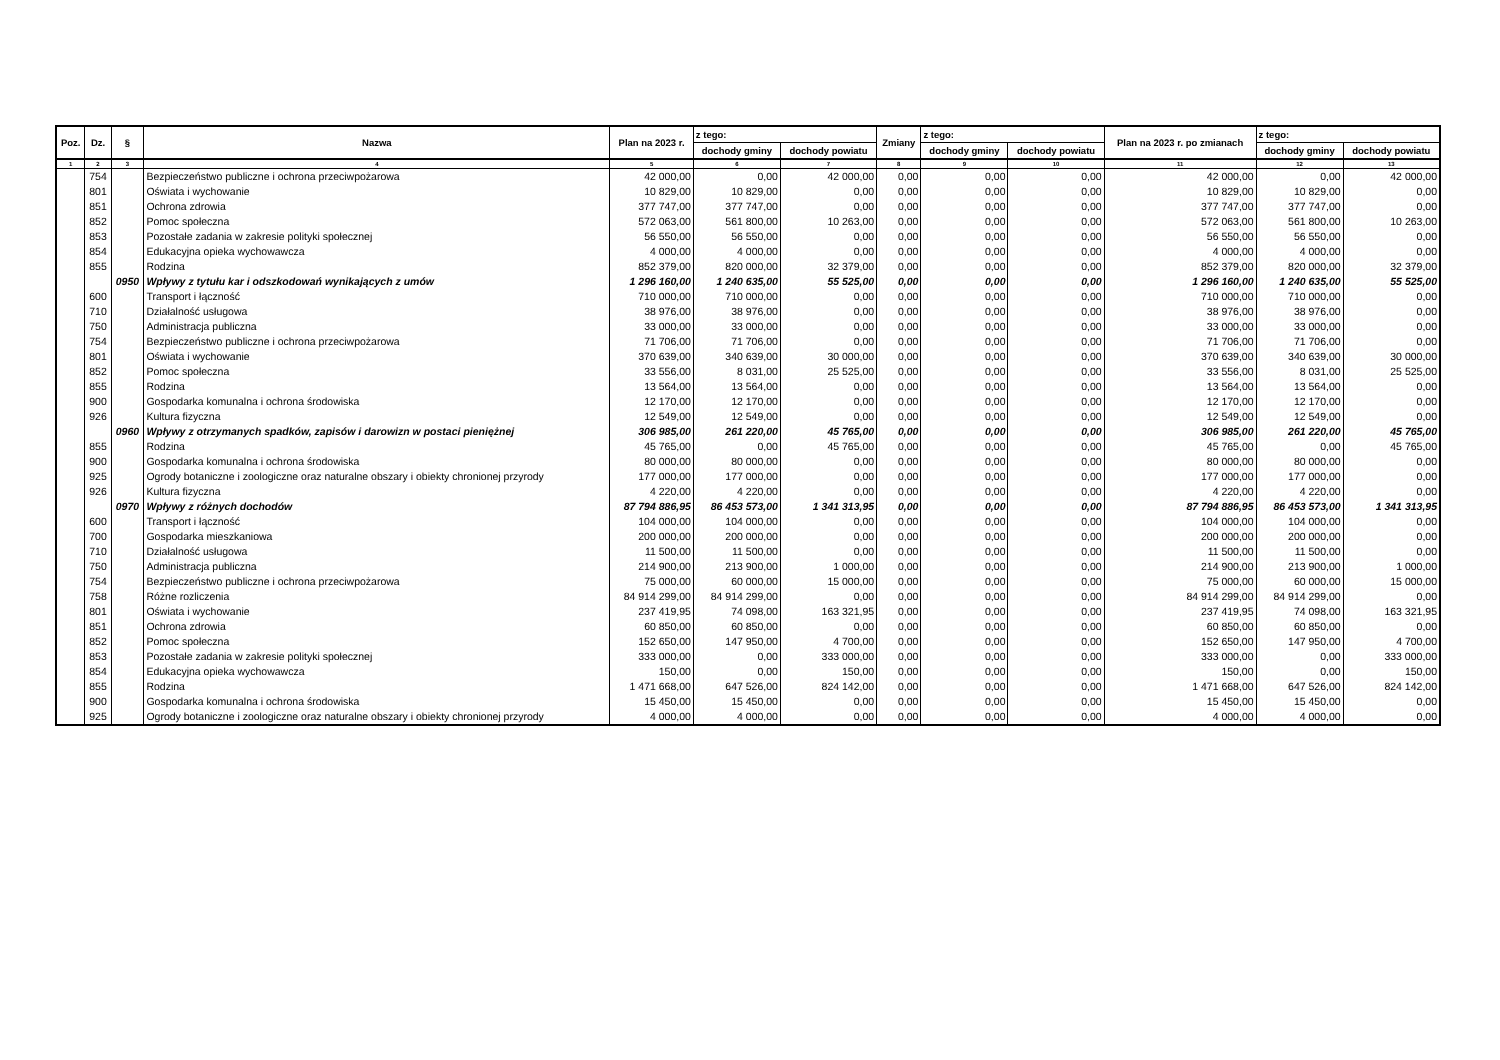| Poz. | Dz. | § | Nazwa | Plan na 2023 r. | z tego: | | Zmiany | z tego: | | Plan na 2023 r. po zmianach | z tego: | |
| --- | --- | --- | --- | --- | --- | --- | --- | --- | --- | --- | --- | --- |
| | | | | | dochody gminy | dochody powiatu | | dochody gminy | dochody powiatu | | dochody gminy | dochody powiatu |
| 1 | 2 | 3 | 4 | 5 | 6 | 7 | 8 | 9 | 10 | 11 | 12 | 13 |
| | 754 | | Bezpieczeństwo publiczne i ochrona przeciwpożarowa | 42 000,00 | 0,00 | 42 000,00 | 0,00 | 0,00 | 0,00 | 42 000,00 | 0,00 | 42 000,00 |
| | 801 | | Oświata i wychowanie | 10 829,00 | 10 829,00 | 0,00 | 0,00 | 0,00 | 0,00 | 10 829,00 | 10 829,00 | 0,00 |
| | 851 | | Ochrona zdrowia | 377 747,00 | 377 747,00 | 0,00 | 0,00 | 0,00 | 0,00 | 377 747,00 | 377 747,00 | 0,00 |
| | 852 | | Pomoc społeczna | 572 063,00 | 561 800,00 | 10 263,00 | 0,00 | 0,00 | 0,00 | 572 063,00 | 561 800,00 | 10 263,00 |
| | 853 | | Pozostałe zadania w zakresie polityki społecznej | 56 550,00 | 56 550,00 | 0,00 | 0,00 | 0,00 | 0,00 | 56 550,00 | 56 550,00 | 0,00 |
| | 854 | | Edukacyjna opieka wychowawcza | 4 000,00 | 4 000,00 | 0,00 | 0,00 | 0,00 | 0,00 | 4 000,00 | 4 000,00 | 0,00 |
| | 855 | | Rodzina | 852 379,00 | 820 000,00 | 32 379,00 | 0,00 | 0,00 | 0,00 | 852 379,00 | 820 000,00 | 32 379,00 |
| | | 0950 | Wpływy z tytułu kar i odszkodowań wynikających z umów | 1 296 160,00 | 1 240 635,00 | 55 525,00 | 0,00 | 0,00 | 0,00 | 1 296 160,00 | 1 240 635,00 | 55 525,00 |
| | 600 | | Transport i łączność | 710 000,00 | 710 000,00 | 0,00 | 0,00 | 0,00 | 0,00 | 710 000,00 | 710 000,00 | 0,00 |
| | 710 | | Działalność usługowa | 38 976,00 | 38 976,00 | 0,00 | 0,00 | 0,00 | 0,00 | 38 976,00 | 38 976,00 | 0,00 |
| | 750 | | Administracja publiczna | 33 000,00 | 33 000,00 | 0,00 | 0,00 | 0,00 | 0,00 | 33 000,00 | 33 000,00 | 0,00 |
| | 754 | | Bezpieczeństwo publiczne i ochrona przeciwpożarowa | 71 706,00 | 71 706,00 | 0,00 | 0,00 | 0,00 | 0,00 | 71 706,00 | 71 706,00 | 0,00 |
| | 801 | | Oświata i wychowanie | 370 639,00 | 340 639,00 | 30 000,00 | 0,00 | 0,00 | 0,00 | 370 639,00 | 340 639,00 | 30 000,00 |
| | 852 | | Pomoc społeczna | 33 556,00 | 8 031,00 | 25 525,00 | 0,00 | 0,00 | 0,00 | 33 556,00 | 8 031,00 | 25 525,00 |
| | 855 | | Rodzina | 13 564,00 | 13 564,00 | 0,00 | 0,00 | 0,00 | 0,00 | 13 564,00 | 13 564,00 | 0,00 |
| | 900 | | Gospodarka komunalna i ochrona środowiska | 12 170,00 | 12 170,00 | 0,00 | 0,00 | 0,00 | 0,00 | 12 170,00 | 12 170,00 | 0,00 |
| | 926 | | Kultura fizyczna | 12 549,00 | 12 549,00 | 0,00 | 0,00 | 0,00 | 0,00 | 12 549,00 | 12 549,00 | 0,00 |
| | | 0960 | Wpływy z otrzymanych spadków, zapisów i darowizn w postaci pieniężnej | 306 985,00 | 261 220,00 | 45 765,00 | 0,00 | 0,00 | 0,00 | 306 985,00 | 261 220,00 | 45 765,00 |
| | 855 | | Rodzina | 45 765,00 | 0,00 | 45 765,00 | 0,00 | 0,00 | 0,00 | 45 765,00 | 0,00 | 45 765,00 |
| | 900 | | Gospodarka komunalna i ochrona środowiska | 80 000,00 | 80 000,00 | 0,00 | 0,00 | 0,00 | 0,00 | 80 000,00 | 80 000,00 | 0,00 |
| | 925 | | Ogrody botaniczne i zoologiczne oraz naturalne obszary i obiekty chronionej przyrody | 177 000,00 | 177 000,00 | 0,00 | 0,00 | 0,00 | 0,00 | 177 000,00 | 177 000,00 | 0,00 |
| | 926 | | Kultura fizyczna | 4 220,00 | 4 220,00 | 0,00 | 0,00 | 0,00 | 0,00 | 4 220,00 | 4 220,00 | 0,00 |
| | | 0970 | Wpływy z różnych dochodów | 87 794 886,95 | 86 453 573,00 | 1 341 313,95 | 0,00 | 0,00 | 0,00 | 87 794 886,95 | 86 453 573,00 | 1 341 313,95 |
| | 600 | | Transport i łączność | 104 000,00 | 104 000,00 | 0,00 | 0,00 | 0,00 | 0,00 | 104 000,00 | 104 000,00 | 0,00 |
| | 700 | | Gospodarka mieszkaniowa | 200 000,00 | 200 000,00 | 0,00 | 0,00 | 0,00 | 0,00 | 200 000,00 | 200 000,00 | 0,00 |
| | 710 | | Działalność usługowa | 11 500,00 | 11 500,00 | 0,00 | 0,00 | 0,00 | 0,00 | 11 500,00 | 11 500,00 | 0,00 |
| | 750 | | Administracja publiczna | 214 900,00 | 213 900,00 | 1 000,00 | 0,00 | 0,00 | 0,00 | 214 900,00 | 213 900,00 | 1 000,00 |
| | 754 | | Bezpieczeństwo publiczne i ochrona przeciwpożarowa | 75 000,00 | 60 000,00 | 15 000,00 | 0,00 | 0,00 | 0,00 | 75 000,00 | 60 000,00 | 15 000,00 |
| | 758 | | Różne rozliczenia | 84 914 299,00 | 84 914 299,00 | 0,00 | 0,00 | 0,00 | 0,00 | 84 914 299,00 | 84 914 299,00 | 0,00 |
| | 801 | | Oświata i wychowanie | 237 419,95 | 74 098,00 | 163 321,95 | 0,00 | 0,00 | 0,00 | 237 419,95 | 74 098,00 | 163 321,95 |
| | 851 | | Ochrona zdrowia | 60 850,00 | 60 850,00 | 0,00 | 0,00 | 0,00 | 0,00 | 60 850,00 | 60 850,00 | 0,00 |
| | 852 | | Pomoc społeczna | 152 650,00 | 147 950,00 | 4 700,00 | 0,00 | 0,00 | 0,00 | 152 650,00 | 147 950,00 | 4 700,00 |
| | 853 | | Pozostałe zadania w zakresie polityki społecznej | 333 000,00 | 0,00 | 333 000,00 | 0,00 | 0,00 | 0,00 | 333 000,00 | 0,00 | 333 000,00 |
| | 854 | | Edukacyjna opieka wychowawcza | 150,00 | 0,00 | 150,00 | 0,00 | 0,00 | 0,00 | 150,00 | 0,00 | 150,00 |
| | 855 | | Rodzina | 1 471 668,00 | 647 526,00 | 824 142,00 | 0,00 | 0,00 | 0,00 | 1 471 668,00 | 647 526,00 | 824 142,00 |
| | 900 | | Gospodarka komunalna i ochrona środowiska | 15 450,00 | 15 450,00 | 0,00 | 0,00 | 0,00 | 0,00 | 15 450,00 | 15 450,00 | 0,00 |
| | 925 | | Ogrody botaniczne i zoologiczne oraz naturalne obszary i obiekty chronionej przyrody | 4 000,00 | 4 000,00 | 0,00 | 0,00 | 0,00 | 0,00 | 4 000,00 | 4 000,00 | 0,00 |